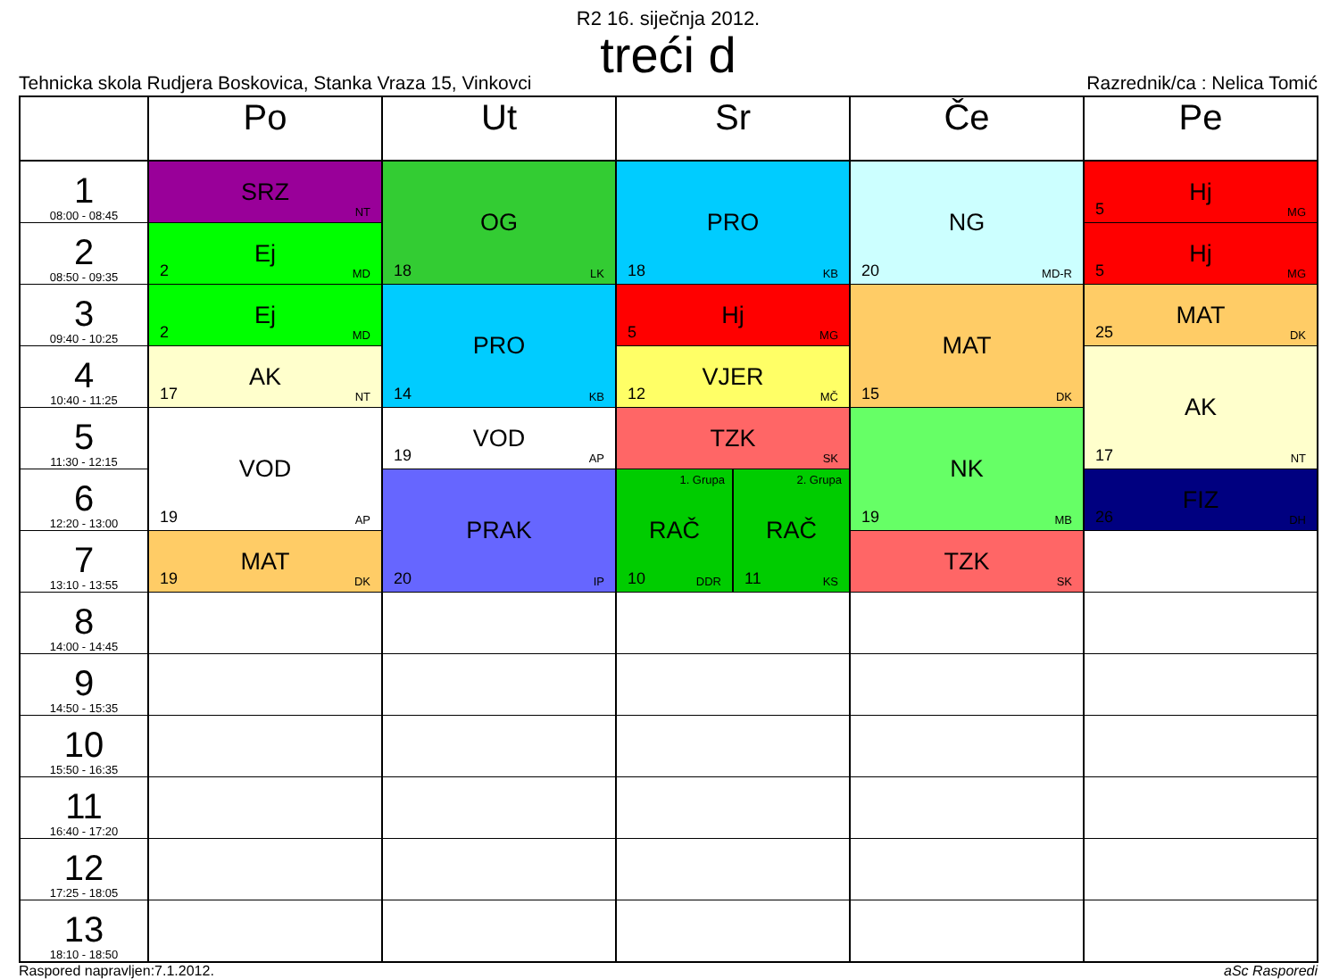R2 16. siječnja 2012.
treći d
Tehnicka skola Rudjera Boskovica, Stanka Vraza 15, Vinkovci
Razrednik/ca : Nelica Tomić
| | Po | Ut | Sr | Če | Pe |
| --- | --- | --- | --- | --- | --- |
| 1 08:00 - 08:45 | SRZ NT | OG 18 LK | PRO 18 KB | NG 20 MD-R | Hj 5 MG |
| 2 08:50 - 09:35 | Ej 2 MD | | | | Hj 5 MG |
| 3 09:40 - 10:25 | Ej 2 MD | PRO 14 KB | Hj 5 MG | MAT 15 DK | MAT 25 DK |
| 4 10:40 - 11:25 | AK 17 NT | | VJER 12 MČ | | AK 17 NT |
| 5 11:30 - 12:15 | VOD 19 AP | VOD 19 AP | TZK SK | NK 19 MB | |
| 6 12:20 - 13:00 | | PRAK 20 IP | 1. Grupa RAČ 10 DDR 2. Grupa RAČ 11 KS | | FIZ 26 DH |
| 7 13:10 - 13:55 | MAT 19 DK | | | TZK SK | |
| 8 14:00 - 14:45 | | | | | |
| 9 14:50 - 15:35 | | | | | |
| 10 15:50 - 16:35 | | | | | |
| 11 16:40 - 17:20 | | | | | |
| 12 17:25 - 18:05 | | | | | |
| 13 18:10 - 18:50 | | | | | |
Raspored napravljen:7.1.2012. aSc Rasporedi